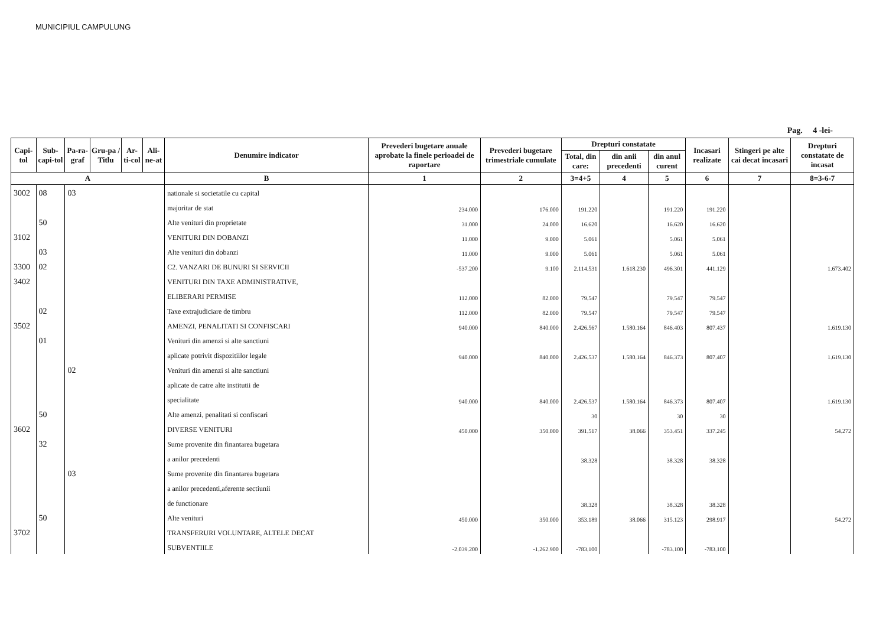MUNICIPIUL CAMPULUNG
Pag. 4 -lei-
| Capi-tol | Sub-capi-tol | Pa-ra-graf | Gru-pa / Titlu | Ar-ti-col | Ali-ne-at | Denumire indicator | Prevederi bugetare anuale aprobate la finele perioadei de raportare | Prevederi bugetare trimestriale cumulate | Drepturi constatate | | | Incasari realizate | Stingeri pe alte cai decat incasari | Drepturi constatate de incasat |
| --- | --- | --- | --- | --- | --- | --- | --- | --- | --- | --- | --- | --- | --- | --- |
| | | | | | | | | | Total, din care: | din anii precedenti | din anul curent | | | |
| A | | | | | | B | 1 | 2 | 3=4+5 | 4 | 5 | 6 | 7 | 8=3-6-7 |
| 3002 | 08 | 03 | | | | nationale si societatile cu capital | | | | | | | | |
| | | | | | | majoritar de stat | 234.000 | 176.000 | 191.220 | | 191.220 | 191.220 | | |
| | 50 | | | | | Alte venituri din proprietate | 31.000 | 24.000 | 16.620 | | 16.620 | 16.620 | | |
| 3102 | | | | | | VENITURI DIN DOBANZI | 11.000 | 9.000 | 5.061 | | 5.061 | 5.061 | | |
| | 03 | | | | | Alte venituri din dobanzi | 11.000 | 9.000 | 5.061 | | 5.061 | 5.061 | | |
| 3300 | 02 | | | | | C2. VANZARI DE BUNURI SI SERVICII | -537.200 | 9.100 | 2.114.531 | 1.618.230 | 496.301 | 441.129 | | 1.673.402 |
| 3402 | | | | | | VENITURI DIN TAXE ADMINISTRATIVE, | | | | | | | | |
| | | | | | | ELIBERARI PERMISE | 112.000 | 82.000 | 79.547 | | 79.547 | 79.547 | | |
| | 02 | | | | | Taxe extrajudiciare de timbru | 112.000 | 82.000 | 79.547 | | 79.547 | 79.547 | | |
| 3502 | | | | | | AMENZI, PENALITATI SI CONFISCARI | 940.000 | 840.000 | 2.426.567 | 1.580.164 | 846.403 | 807.437 | | 1.619.130 |
| | 01 | | | | | Venituri din amenzi si alte sanctiuni | | | | | | | | |
| | | | | | | aplicate potrivit dispozitiilor legale | 940.000 | 840.000 | 2.426.537 | 1.580.164 | 846.373 | 807.407 | | 1.619.130 |
| | | 02 | | | | Venituri din amenzi si alte sanctiuni | | | | | | | | |
| | | | | | | aplicate de catre alte institutii de | | | | | | | | |
| | | | | | | specialitate | 940.000 | 840.000 | 2.426.537 | 1.580.164 | 846.373 | 807.407 | | 1.619.130 |
| | 50 | | | | | Alte amenzi, penalitati si confiscari | | | 30 | | 30 | 30 | | |
| 3602 | | | | | | DIVERSE VENITURI | 450.000 | 350.000 | 391.517 | 38.066 | 353.451 | 337.245 | | 54.272 |
| | 32 | | | | | Sume provenite din finantarea bugetara | | | | | | | | |
| | | | | | | a anilor precedenti | | | 38.328 | | 38.328 | 38.328 | | |
| | | 03 | | | | Sume provenite din finantarea bugetara | | | | | | | | |
| | | | | | | a anilor precedenti,aferente sectiunii | | | | | | | | |
| | | | | | | de functionare | | | 38.328 | | 38.328 | 38.328 | | |
| | 50 | | | | | Alte venituri | 450.000 | 350.000 | 353.189 | 38.066 | 315.123 | 298.917 | | 54.272 |
| 3702 | | | | | | TRANSFERURI VOLUNTARE, ALTELE DECAT | | | | | | | | |
| | | | | | | SUBVENTIILE | -2.039.200 | -1.262.900 | -783.100 | | -783.100 | -783.100 | | |